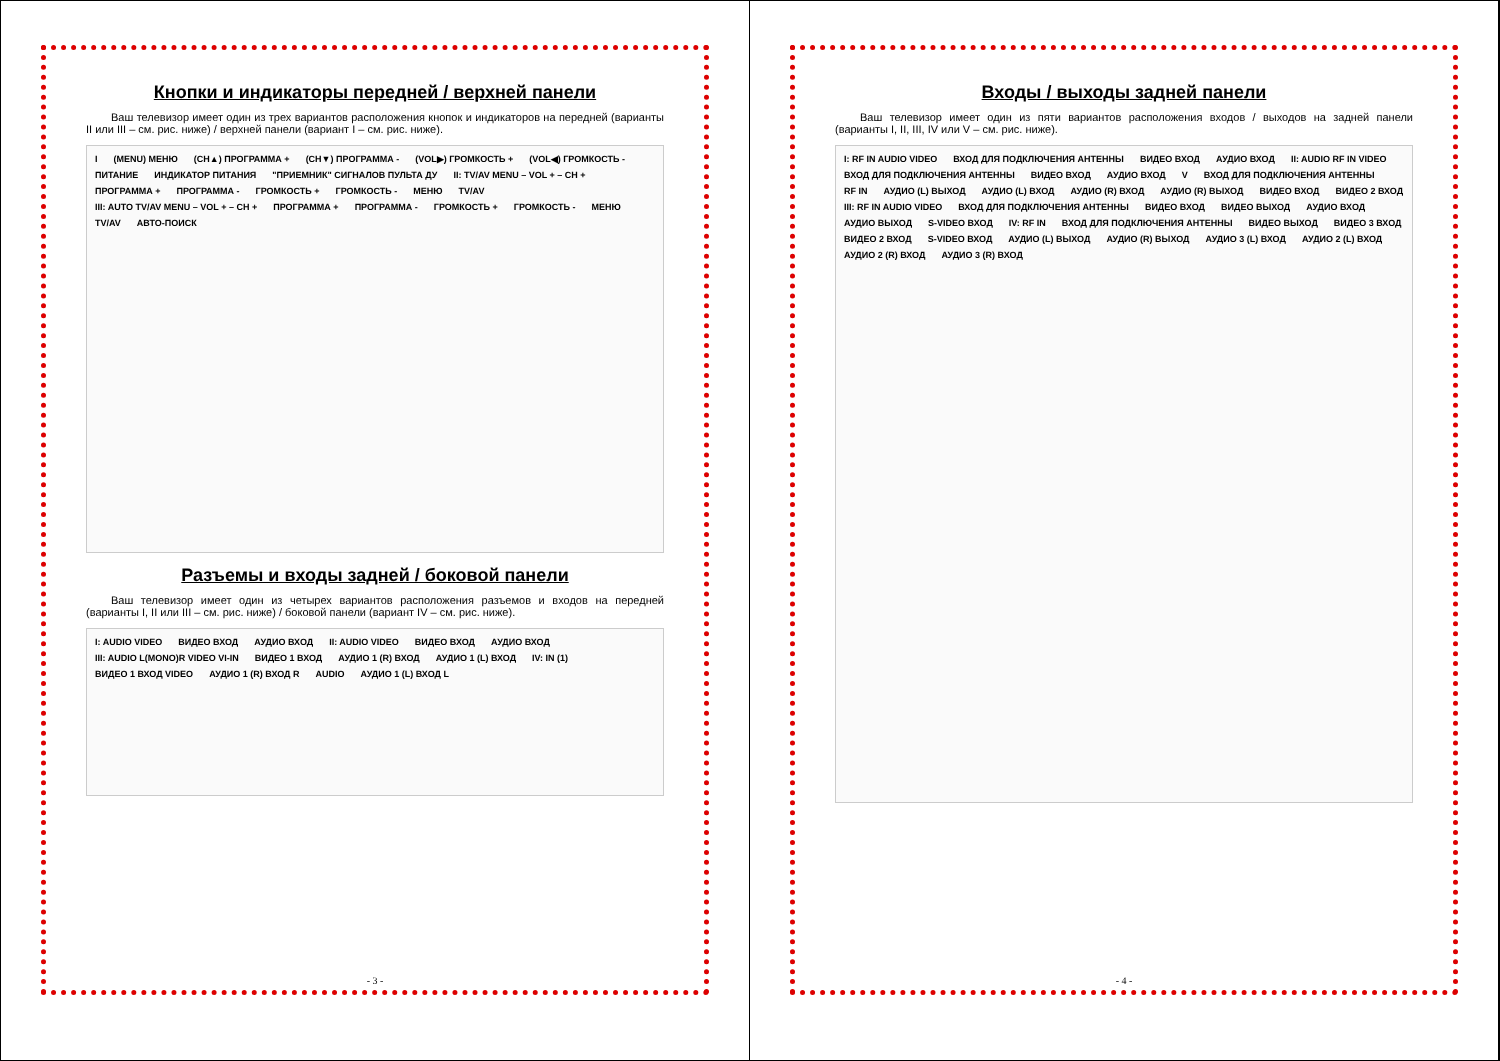Кнопки и индикаторы передней / верхней панели
Ваш телевизор имеет один из трех вариантов расположения кнопок и индикаторов на передней (варианты II или III – см. рис. ниже) / верхней панели (вариант I – см. рис. ниже).
I (MENU) МЕНЮ (CH▲) ПРОГРАММА + (CH▼) ПРОГРАММА - (VOL▶) ГРОМКОСТЬ + (VOL◀) ГРОМКОСТЬ - ПИТАНИЕ ИНДИКАТОР ПИТАНИЯ "ПРИЕМНИК" СИГНАЛОВ ПУЛЬТА ДУ II: TV/AV MENU – VOL + – CH + ПРОГРАММА + ПРОГРАММА - ГРОМКОСТЬ + ГРОМКОСТЬ - МЕНЮ TV/AV III: AUTO TV/AV MENU – VOL + – CH + ПРОГРАММА + ПРОГРАММА - ГРОМКОСТЬ + ГРОМКОСТЬ - МЕНЮ TV/AV АВТО-ПОИСК
Разъемы и входы задней / боковой панели
Ваш телевизор имеет один из четырех вариантов расположения разъемов и входов на передней (варианты I, II или III – см. рис. ниже) / боковой панели (вариант IV – см. рис. ниже).
I: AUDIO VIDEO ВИДЕО ВХОД АУДИО ВХОД II: AUDIO VIDEO ВИДЕО ВХОД АУДИО ВХОД III: AUDIO L(MONO)R VIDEO VI-IN ВИДЕО 1 ВХОД АУДИО 1 (R) ВХОД АУДИО 1 (L) ВХОД IV: IN (1) ВИДЕО 1 ВХОД VIDEO АУДИО 1 (R) ВХОД R AUDIO АУДИО 1 (L) ВХОД L
- 3 -
Входы / выходы задней панели
Ваш телевизор имеет один из пяти вариантов расположения входов / выходов на задней панели (варианты I, II, III, IV или V – см. рис. ниже).
I: RF IN AUDIO VIDEO ВХОД ДЛЯ ПОДКЛЮЧЕНИЯ АНТЕННЫ ВИДЕО ВХОД АУДИО ВХОД II: AUDIO RF IN VIDEO ВХОД ДЛЯ ПОДКЛЮЧЕНИЯ АНТЕННЫ ВИДЕО ВХОД АУДИО ВХОД V ВХОД ДЛЯ ПОДКЛЮЧЕНИЯ АНТЕННЫ RF IN АУДИО (L) ВЫХОД АУДИО (L) ВХОД АУДИО (R) ВХОД АУДИО (R) ВЫХОД ВИДЕО ВХОД ВИДЕО 2 ВХОД III: RF IN AUDIO VIDEO ВХОД ДЛЯ ПОДКЛЮЧЕНИЯ АНТЕННЫ ВИДЕО ВХОД ВИДЕО ВЫХОД АУДИО ВХОД АУДИО ВЫХОД S-VIDEO ВХОД IV: RF IN ВХОД ДЛЯ ПОДКЛЮЧЕНИЯ АНТЕННЫ ВИДЕО ВЫХОД ВИДЕО 3 ВХОД ВИДЕО 2 ВХОД S-VIDEO ВХОД АУДИО (L) ВЫХОД АУДИО (R) ВЫХОД АУДИО 3 (L) ВХОД АУДИО 2 (L) ВХОД АУДИО 2 (R) ВХОД АУДИО 3 (R) ВХОД
- 4 -